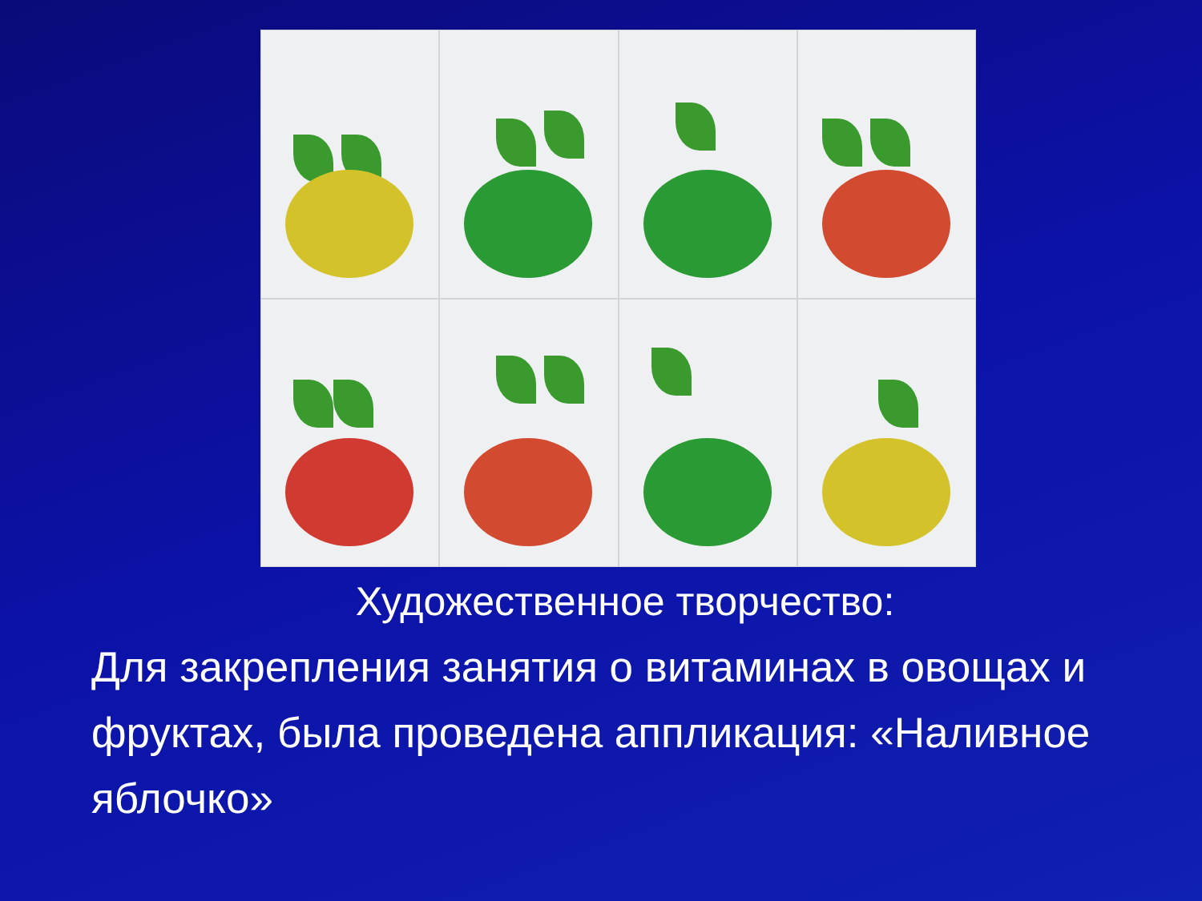Художественное творчество:
Для закрепления занятия о витаминах в овощах и фруктах, была проведена аппликация: «Наливное яблочко»